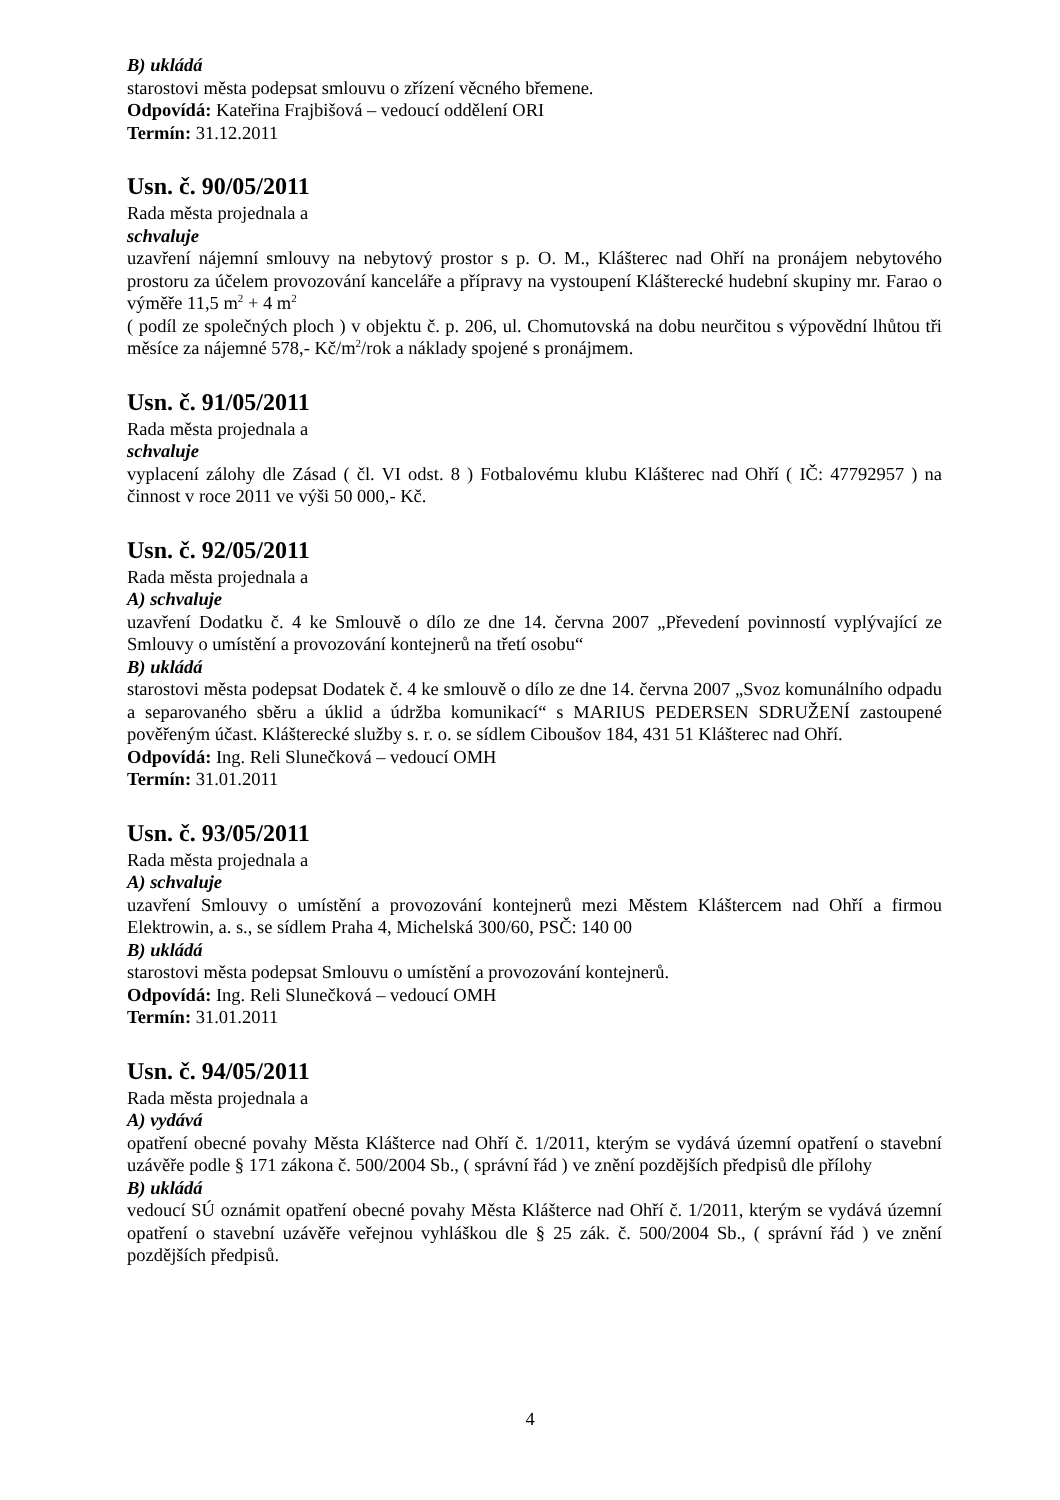B) ukládá
starostovi města podepsat smlouvu o zřízení věcného břemene.
Odpovídá: Kateřina Frajbišová – vedoucí oddělení ORI
Termín: 31.12.2011
Usn. č. 90/05/2011
Rada města projednala a
schvaluje
uzavření nájemní smlouvy na nebytový prostor s p. O. M., Klášterec nad Ohří na pronájem nebytového prostoru za účelem provozování kanceláře a přípravy na vystoupení Klášterecké hudební skupiny mr. Farao o výměře 11,5 m<sup>2</sup> + 4 m<sup>2</sup>
( podíl ze společných ploch ) v objektu č. p. 206, ul. Chomutovská na dobu neurčitou s výpovědní lhůtou tři měsíce za nájemné 578,- Kč/m<sup>2</sup>/rok a náklady spojené s pronájmem.
Usn. č. 91/05/2011
Rada města projednala a
schvaluje
vyplacení zálohy dle Zásad ( čl. VI odst. 8 ) Fotbalovému klubu Klášterec nad Ohří ( IČ: 47792957 ) na činnost v roce 2011 ve výši 50 000,- Kč.
Usn. č. 92/05/2011
Rada města projednala a
A) schvaluje
uzavření Dodatku č. 4 ke Smlouvě o dílo ze dne 14. června 2007 „Převedení povinností vyplývající ze Smlouvy o umístění a provozování kontejnerů na třetí osobu“
B) ukládá
starostovi města podepsat Dodatek č. 4 ke smlouvě o dílo ze dne 14. června 2007 „Svoz komunálního odpadu a separovaného sběru a úklid a údržba komunikací“ s MARIUS PEDERSEN SDRUŽENÍ zastoupené pověřeným účast. Klášterecké služby s. r. o. se sídlem Ciboušov 184, 431 51 Klášterec nad Ohří.
Odpovídá: Ing. Reli Slunečková – vedoucí OMH
Termín: 31.01.2011
Usn. č. 93/05/2011
Rada města projednala a
A) schvaluje
uzavření Smlouvy o umístění a provozování kontejnerů mezi Městem Kláštercem nad Ohří a firmou Elektrowin, a. s., se sídlem Praha 4, Michelská 300/60, PSČ: 140 00
B) ukládá
starostovi města podepsat Smlouvu o umístění a provozování kontejnerů.
Odpovídá: Ing. Reli Slunečková – vedoucí OMH
Termín: 31.01.2011
Usn. č. 94/05/2011
Rada města projednala a
A) vydává
opatření obecné povahy Města Klášterce nad Ohří č. 1/2011, kterým se vydává územní opatření o stavební uzávěře podle § 171 zákona č. 500/2004 Sb., ( správní řád ) ve znění pozdějších předpisů dle přílohy
B) ukládá
vedoucí SÚ oznámit opatření obecné povahy Města Klášterce nad Ohří č. 1/2011, kterým se vydává územní opatření o stavební uzávěře veřejnou vyhláškou dle § 25 zák. č. 500/2004 Sb., ( správní řád ) ve znění pozdějších předpisů.
4